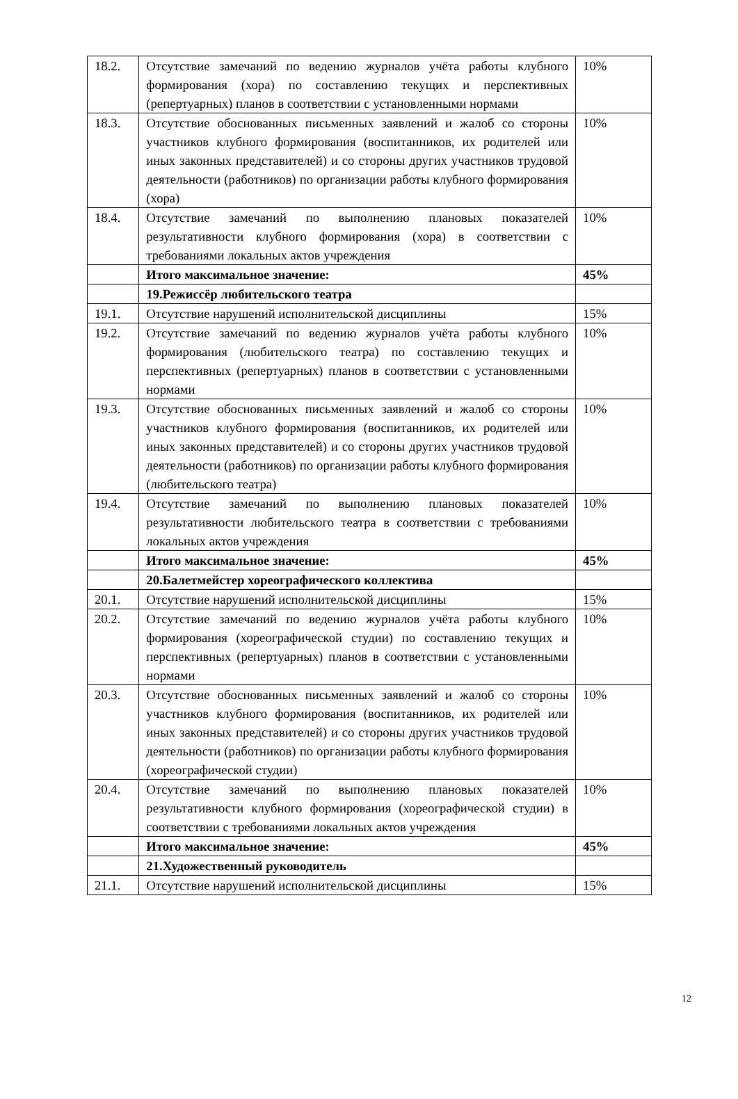| 18.2. | Отсутствие замечаний по ведению журналов учёта работы клубного формирования (хора) по составлению текущих и перспективных (репертуарных) планов в соответствии с установленными нормами | 10% |
| 18.3. | Отсутствие обоснованных письменных заявлений и жалоб со стороны участников клубного формирования (воспитанников, их родителей или иных законных представителей) и со стороны других участников трудовой деятельности (работников) по организации работы клубного формирования (хора) | 10% |
| 18.4. | Отсутствие замечаний по выполнению плановых показателей результативности клубного формирования (хора) в соответствии с требованиями локальных актов учреждения | 10% |
| | Итого максимальное значение: | 45% |
| | 19.Режиссёр любительского театра | |
| 19.1. | Отсутствие нарушений исполнительской дисциплины | 15% |
| 19.2. | Отсутствие замечаний по ведению журналов учёта работы клубного формирования (любительского театра) по составлению текущих и перспективных (репертуарных) планов в соответствии с установленными нормами | 10% |
| 19.3. | Отсутствие обоснованных письменных заявлений и жалоб со стороны участников клубного формирования (воспитанников, их родителей или иных законных представителей) и со стороны других участников трудовой деятельности (работников) по организации работы клубного формирования (любительского театра) | 10% |
| 19.4. | Отсутствие замечаний по выполнению плановых показателей результативности любительского театра в соответствии с требованиями локальных актов учреждения | 10% |
| | Итого максимальное значение: | 45% |
| | 20.Балетмейстер хореографического коллектива | |
| 20.1. | Отсутствие нарушений исполнительской дисциплины | 15% |
| 20.2. | Отсутствие замечаний по ведению журналов учёта работы клубного формирования (хореографической студии) по составлению текущих и перспективных (репертуарных) планов в соответствии с установленными нормами | 10% |
| 20.3. | Отсутствие обоснованных письменных заявлений и жалоб со стороны участников клубного формирования (воспитанников, их родителей или иных законных представителей) и со стороны других участников трудовой деятельности (работников) по организации работы клубного формирования (хореографической студии) | 10% |
| 20.4. | Отсутствие замечаний по выполнению плановых показателей результативности клубного формирования (хореографической студии) в соответствии с требованиями локальных актов учреждения | 10% |
| | Итого максимальное значение: | 45% |
| | 21.Художественный руководитель | |
| 21.1. | Отсутствие нарушений исполнительской дисциплины | 15% |
12